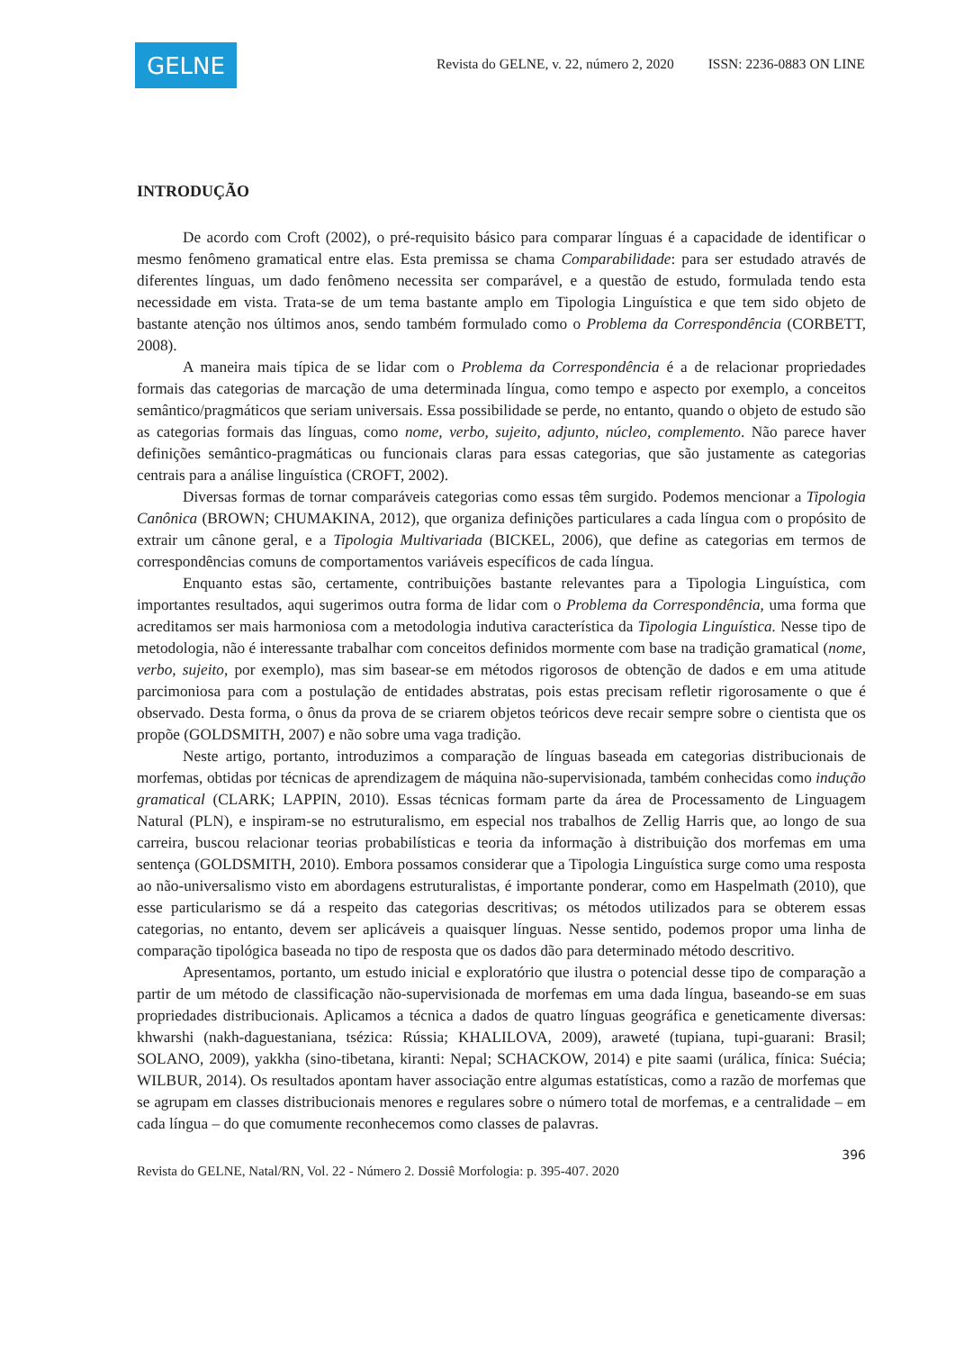GELNE
Revista do GELNE, v. 22, número 2, 2020 ISSN: 2236-0883 ON LINE
INTRODUÇÃO
De acordo com Croft (2002), o pré-requisito básico para comparar línguas é a capacidade de identificar o mesmo fenômeno gramatical entre elas. Esta premissa se chama Comparabilidade: para ser estudado através de diferentes línguas, um dado fenômeno necessita ser comparável, e a questão de estudo, formulada tendo esta necessidade em vista. Trata-se de um tema bastante amplo em Tipologia Linguística e que tem sido objeto de bastante atenção nos últimos anos, sendo também formulado como o Problema da Correspondência (CORBETT, 2008).
A maneira mais típica de se lidar com o Problema da Correspondência é a de relacionar propriedades formais das categorias de marcação de uma determinada língua, como tempo e aspecto por exemplo, a conceitos semântico/pragmáticos que seriam universais. Essa possibilidade se perde, no entanto, quando o objeto de estudo são as categorias formais das línguas, como nome, verbo, sujeito, adjunto, núcleo, complemento. Não parece haver definições semântico-pragmáticas ou funcionais claras para essas categorias, que são justamente as categorias centrais para a análise linguística (CROFT, 2002).
Diversas formas de tornar comparáveis categorias como essas têm surgido. Podemos mencionar a Tipologia Canônica (BROWN; CHUMAKINA, 2012), que organiza definições particulares a cada língua com o propósito de extrair um cânone geral, e a Tipologia Multivariada (BICKEL, 2006), que define as categorias em termos de correspondências comuns de comportamentos variáveis específicos de cada língua.
Enquanto estas são, certamente, contribuições bastante relevantes para a Tipologia Linguística, com importantes resultados, aqui sugerimos outra forma de lidar com o Problema da Correspondência, uma forma que acreditamos ser mais harmoniosa com a metodologia indutiva característica da Tipologia Linguística. Nesse tipo de metodologia, não é interessante trabalhar com conceitos definidos mormente com base na tradição gramatical (nome, verbo, sujeito, por exemplo), mas sim basear-se em métodos rigorosos de obtenção de dados e em uma atitude parcimoniosa para com a postulação de entidades abstratas, pois estas precisam refletir rigorosamente o que é observado. Desta forma, o ônus da prova de se criarem objetos teóricos deve recair sempre sobre o cientista que os propõe (GOLDSMITH, 2007) e não sobre uma vaga tradição.
Neste artigo, portanto, introduzimos a comparação de línguas baseada em categorias distribucionais de morfemas, obtidas por técnicas de aprendizagem de máquina não-supervisionada, também conhecidas como indução gramatical (CLARK; LAPPIN, 2010). Essas técnicas formam parte da área de Processamento de Linguagem Natural (PLN), e inspiram-se no estruturalismo, em especial nos trabalhos de Zellig Harris que, ao longo de sua carreira, buscou relacionar teorias probabilísticas e teoria da informação à distribuição dos morfemas em uma sentença (GOLDSMITH, 2010). Embora possamos considerar que a Tipologia Linguística surge como uma resposta ao não-universalismo visto em abordagens estruturalistas, é importante ponderar, como em Haspelmath (2010), que esse particularismo se dá a respeito das categorias descritivas; os métodos utilizados para se obterem essas categorias, no entanto, devem ser aplicáveis a quaisquer línguas. Nesse sentido, podemos propor uma linha de comparação tipológica baseada no tipo de resposta que os dados dão para determinado método descritivo.
Apresentamos, portanto, um estudo inicial e exploratório que ilustra o potencial desse tipo de comparação a partir de um método de classificação não-supervisionada de morfemas em uma dada língua, baseando-se em suas propriedades distribucionais. Aplicamos a técnica a dados de quatro línguas geográfica e geneticamente diversas: khwarshi (nakh-daguestaniana, tsézica: Rússia; KHALILOVA, 2009), araweté (tupiana, tupi-guarani: Brasil; SOLANO, 2009), yakkha (sino-tibetana, kiranti: Nepal; SCHACKOW, 2014) e pite saami (urálica, fínica: Suécia; WILBUR, 2014). Os resultados apontam haver associação entre algumas estatísticas, como a razão de morfemas que se agrupam em classes distribucionais menores e regulares sobre o número total de morfemas, e a centralidade – em cada língua – do que comumente reconhecemos como classes de palavras.
396
Revista do GELNE, Natal/RN, Vol. 22 - Número 2. Dossiê Morfologia: p. 395-407. 2020